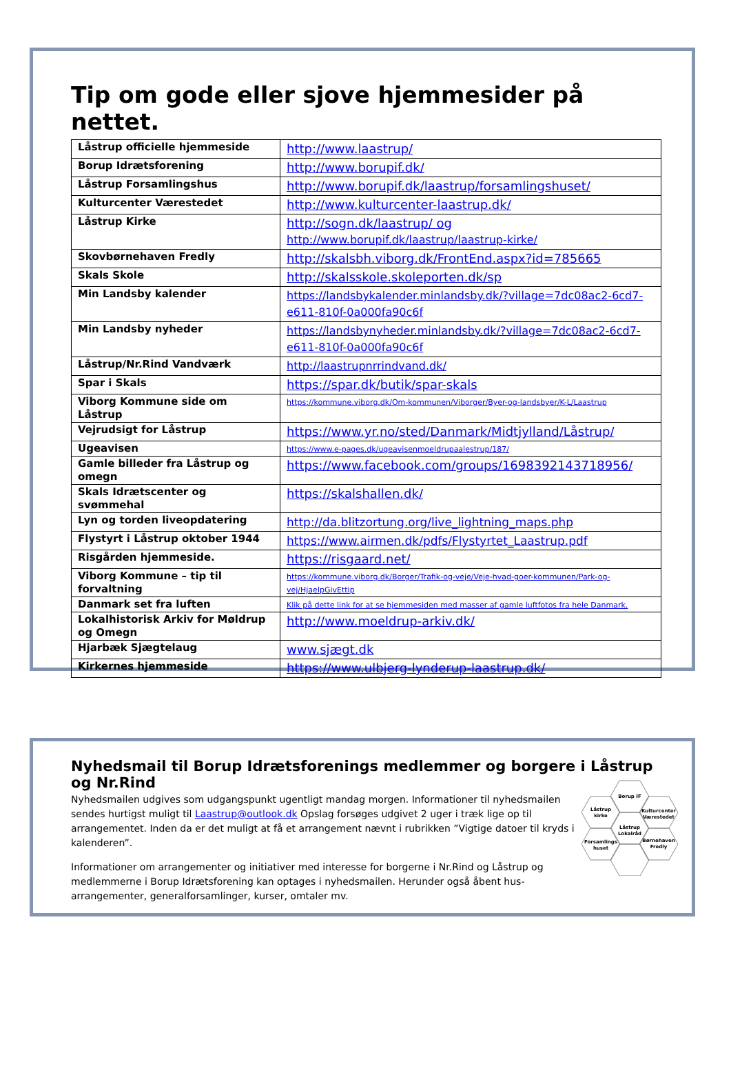Tip om gode eller sjove hjemmesider på nettet.
| Låstrup officielle hjemmeside | http://www.laastrup/ |
| Borup Idrætsforening | http://www.borupif.dk/ |
| Låstrup Forsamlingshus | http://www.borupif.dk/laastrup/forsamlingshuset/ |
| Kulturcenter Værestedet | http://www.kulturcenter-laastrup.dk/ |
| Låstrup Kirke | http://sogn.dk/laastrup/ og http://www.borupif.dk/laastrup/laastrup-kirke/ |
| Skovbørnehaven Fredly | http://skalsbh.viborg.dk/FrontEnd.aspx?id=785665 |
| Skals Skole | http://skalsskole.skoleporten.dk/sp |
| Min Landsby kalender | https://landsbykalender.minlandsby.dk/?village=7dc08ac2-6cd7-e611-810f-0a000fa90c6f |
| Min Landsby nyheder | https://landsbynyheder.minlandsby.dk/?village=7dc08ac2-6cd7-e611-810f-0a000fa90c6f |
| Låstrup/Nr.Rind Vandværk | http://laastrupnrrindvand.dk/ |
| Spar i Skals | https://spar.dk/butik/spar-skals |
| Viborg Kommune side om Låstrup | https://kommune.viborg.dk/Om-kommunen/Viborger/Byer-og-landsbyer/K-L/Laastrup |
| Vejrudsigt for Låstrup | https://www.yr.no/sted/Danmark/Midtjylland/Låstrup/ |
| Ugeavisen | https://www.e-pages.dk/ugeavisenmoeldrupaalestrup/187/ |
| Gamle billeder fra Låstrup og omegn | https://www.facebook.com/groups/1698392143718956/ |
| Skals Idrætscenter og svømmehal | https://skalshallen.dk/ |
| Lyn og torden liveopdatering | http://da.blitzortung.org/live_lightning_maps.php |
| Flystyrt i Låstrup oktober 1944 | https://www.airmen.dk/pdfs/Flystyrtet_Laastrup.pdf |
| Risgården hjemmeside. | https://risgaard.net/ |
| Viborg Kommune – tip til forvaltning | https://kommune.viborg.dk/Borger/Trafik-og-veje/Veje-hvad-goer-kommunen/Park-og-vej/HjaelpGivEttip |
| Danmark set fra luften | Klik på dette link for at se hjemmesiden med masser af gamle luftfotos fra hele Danmark. |
| Lokalhistorisk Arkiv for Møldrup og Omegn | http://www.moeldrup-arkiv.dk/ |
| Hjarbæk Sjægtelaug | www.sjægt.dk |
| Kirkernes hjemmeside | https://www.ulbjerg-lynderup-laastrup.dk/ |
Nyhedsmail til Borup Idrætsforenings medlemmer og borgere i Låstrup og Nr.Rind
Nyhedsmailen udgives som udgangspunkt ugentligt mandag morgen. Informationer til nyhedsmailen sendes hurtigst muligt til Laastrup@outlook.dk Opslag forsøges udgivet 2 uger i træk lige op til arrangementet. Inden da er det muligt at få et arrangement nævnt i rubrikken ”Vigtige datoer til kryds i kalenderen”.
Informationer om arrangementer og initiativer med interesse for borgerne i Nr.Rind og Låstrup og medlemmerne i Borup Idrætsforening kan optages i nyhedsmailen. Herunder også åbent hus-arrangementer, generalforsamlinger, kurser, omtaler mv.
Borup IF
Låstrup
kirke
Kulturcenter
Værestedet
Låstrup
Lokalråd
Forsamlings
huset
Børnehaven
Fredly